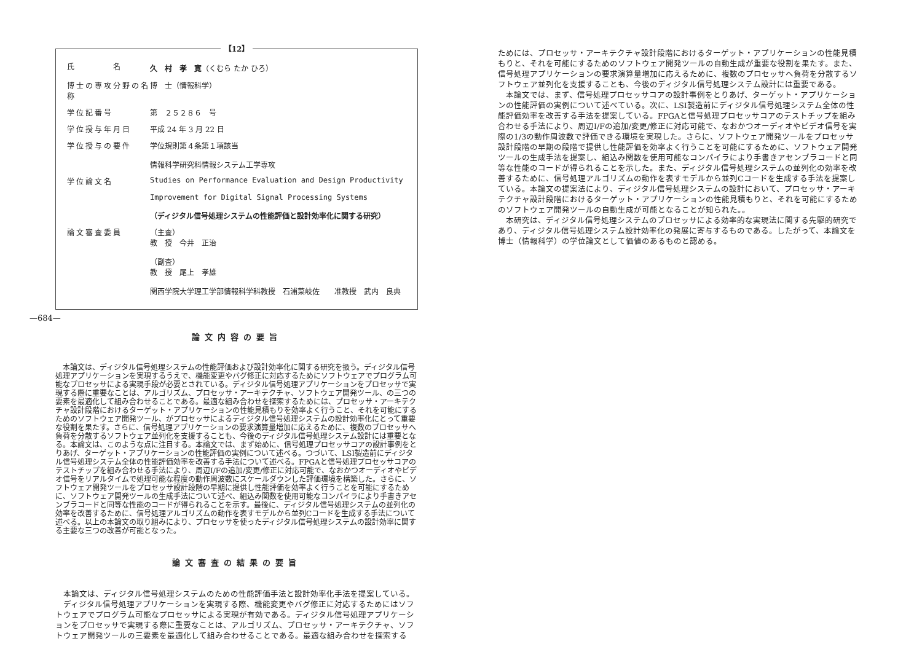—684—
【12】
| 氏 名 | 久 村 孝 寛 （くむら たか ひろ） |
| 博士の専攻分野の名称 | 博 士（情報科学） |
| 学位記番号 | 第 ２５２８６ 号 |
| 学位授与年月日 | 平成 24 年 3 月 22 日 |
| 学位授与の要件 | 学位規則第４条第１項該当 情報科学研究科情報システム工学専攻 |
| 学位論文名 | Studies on Performance Evaluation and Design Productivity Improvement for Digital Signal Processing Systems （ディジタル信号処理システムの性能評価と設計効率化に関する研究） |
| 論文審査委員 | （主査） 教 授 今井 正治 （副査） 教 授 尾上 孝雄 関西学院大学理工学部情報科学科教授 石浦菜岐佐 准教授 武内 良典 |
論文内容の要旨
本論文は、ディジタル信号処理システムの性能評価および設計効率化に関する研究を扱う。ディジタル信号処理アプリケーションを実現するうえで、機能変更やバグ修正に対応するためにソフトウェアでプログラム可能なプロセッサによる実現手段が必要とされている。ディジタル信号処理アプリケーションをプロセッサで実現する際に重要なことは、アルゴリズム、プロセッサ・アーキテクチャ、ソフトウェア開発ツール、の三つの要素を最適化して組み合わせることである。最適な組み合わせを探索するためには、プロセッサ・アーキテクチャ設計段階におけるターゲット・アプリケーションの性能見積もりを効率よく行うこと、それを可能にするためのソフトウェア開発ツール、がプロセッサによるディジタル信号処理システムの設計効率化にとって重要な役割を果たす。さらに、信号処理アプリケーションの要求演算量増加に応えるために、複数のプロセッサへ負荷を分散するソフトウェア並列化を支援することも、今後のディジタル信号処理システム設計には重要となる。本論文は、このような点に注目する。本論文では、まず始めに、信号処理プロセッサコアの設計事例をとりあげ、ターゲット・アプリケーションの性能評価の実例について述べる。つづいて、LSI製造前にディジタル信号処理システム全体の性能評価効率を改善する手法について述べる。FPGAと信号処理プロセッサコアのテストチップを組み合わせる手法により、周辺I/Fの追加/変更/修正に対応可能で、なおかつオーディオやビデオ信号をリアルタイムで処理可能な程度の動作周波数にスケールダウンした評価環境を構築した。さらに、ソフトウェア開発ツールをプロセッサ設計段階の早期に提供し性能評価を効率よく行うことを可能にするために、ソフトウェア開発ツールの生成手法について述べ、組込み関数を使用可能なコンパイラにより手書きアセンブラコードと同等な性能のコードが得られることを示す。最後に、ディジタル信号処理システムの並列化の効率を改善するために、信号処理アルゴリズムの動作を表すモデルから並列Cコードを生成する手法について述べる。以上の本論文の取り組みにより、プロセッサを使ったディジタル信号処理システムの設計効率に関する主要な三つの改善が可能となった。
論文審査の結果の要旨
本論文は、ディジタル信号処理システムのための性能評価手法と設計効率化手法を提案している。
ディジタル信号処理アプリケーションを実現する際、機能変更やバグ修正に対応するためにはソフトウェアでプログラム可能なプロセッサによる実現が有効である。ディジタル信号処理アプリケーションをプロセッサで実現する際に重要なことは、アルゴリズム、プロセッサ・アーキテクチャ、ソフトウェア開発ツールの三要素を最適化して組み合わせることである。最適な組み合わせを探索する
ためには、プロセッサ・アーキテクチャ設計段階におけるターゲット・アプリケーションの性能見積もりと、それを可能にするためのソフトウェア開発ツールの自動生成が重要な役割を果たす。また、信号処理アプリケーションの要求演算量増加に応えるために、複数のプロセッサへ負荷を分散するソフトウェア並列化を支援することも、今後のディジタル信号処理システム設計には重要である。
本論文では、まず、信号処理プロセッサコアの設計事例をとりあげ、ターゲット・アプリケーションの性能評価の実例について述べている。次に、LSI製造前にディジタル信号処理システム全体の性能評価効率を改善する手法を提案している。FPGAと信号処理プロセッサコアのテストチップを組み合わせる手法により、周辺I/Fの追加/変更/修正に対応可能で、なおかつオーディオやビデオ信号を実際の1/3の動作周波数で評価できる環境を実現した。さらに、ソフトウェア開発ツールをプロセッサ設計段階の早期の段階で提供し性能評価を効率よく行うことを可能にするために、ソフトウェア開発ツールの生成手法を提案し、組込み関数を使用可能なコンパイラにより手書きアセンブラコードと同等な性能のコードが得られることを示した。また、ディジタル信号処理システムの並列化の効率を改善するために、信号処理アルゴリズムの動作を表すモデルから並列Cコードを生成する手法を提案している。本論文の提案法により、ディジタル信号処理システムの設計において、プロセッサ・アーキテクチャ設計段階におけるターゲット・アプリケーションの性能見積もりと、それを可能にするためのソフトウェア開発ツールの自動生成が可能となることが知られた。。
本研究は、ディジタル信号処理システムのプロセッサによる効率的な実現法に関する先駆的研究であり、ディジタル信号処理システム設計効率化の発展に寄与するものである。したがって、本論文を博士（情報科学）の学位論文として価値のあるものと認める。